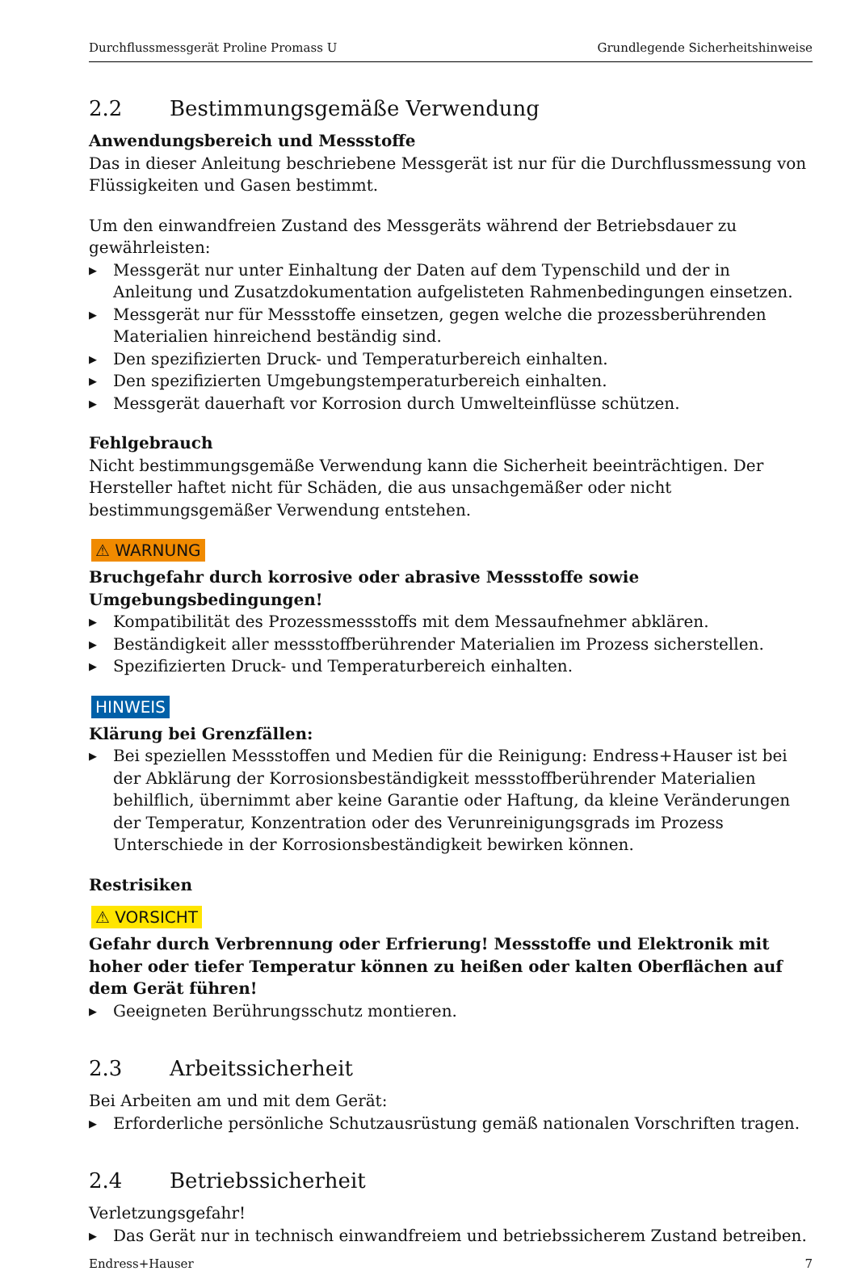Durchflussmessgerät Proline Promass U Grundlegende Sicherheitshinweise
2.2 Bestimmungsgemäße Verwendung
Anwendungsbereich und Messstoffe
Das in dieser Anleitung beschriebene Messgerät ist nur für die Durchflussmessung von Flüssigkeiten und Gasen bestimmt.
Um den einwandfreien Zustand des Messgeräts während der Betriebsdauer zu gewährleisten:
Messgerät nur unter Einhaltung der Daten auf dem Typenschild und der in Anleitung und Zusatzdokumentation aufgelisteten Rahmenbedingungen einsetzen.
Messgerät nur für Messstoffe einsetzen, gegen welche die prozessberührenden Materialien hinreichend beständig sind.
Den spezifizierten Druck- und Temperaturbereich einhalten.
Den spezifizierten Umgebungstemperaturbereich einhalten.
Messgerät dauerhaft vor Korrosion durch Umwelteinflüsse schützen.
Fehlgebrauch
Nicht bestimmungsgemäße Verwendung kann die Sicherheit beeinträchtigen. Der Hersteller haftet nicht für Schäden, die aus unsachgemäßer oder nicht bestimmungsgemäßer Verwendung entstehen.
⚠ WARNUNG
Bruchgefahr durch korrosive oder abrasive Messstoffe sowie Umgebungsbedingungen!
Kompatibilität des Prozessmessstoffs mit dem Messaufnehmer abklären.
Beständigkeit aller messstoffberührender Materialien im Prozess sicherstellen.
Spezifizierten Druck- und Temperaturbereich einhalten.
HINWEIS
Klärung bei Grenzfällen:
Bei speziellen Messstoffen und Medien für die Reinigung: Endress+Hauser ist bei der Abklärung der Korrosionsbeständigkeit messstoffberührender Materialien behilflich, übernimmt aber keine Garantie oder Haftung, da kleine Veränderungen der Temperatur, Konzentration oder des Verunreinigungsgrads im Prozess Unterschiede in der Korrosionsbeständigkeit bewirken können.
Restrisiken
⚠ VORSICHT
Gefahr durch Verbrennung oder Erfrierung! Messstoffe und Elektronik mit hoher oder tiefer Temperatur können zu heißen oder kalten Oberflächen auf dem Gerät führen!
Geeigneten Berührungsschutz montieren.
2.3 Arbeitssicherheit
Bei Arbeiten am und mit dem Gerät:
Erforderliche persönliche Schutzausrüstung gemäß nationalen Vorschriften tragen.
2.4 Betriebssicherheit
Verletzungsgefahr!
Das Gerät nur in technisch einwandfreiem und betriebssicherem Zustand betreiben.
Endress+Hauser 7